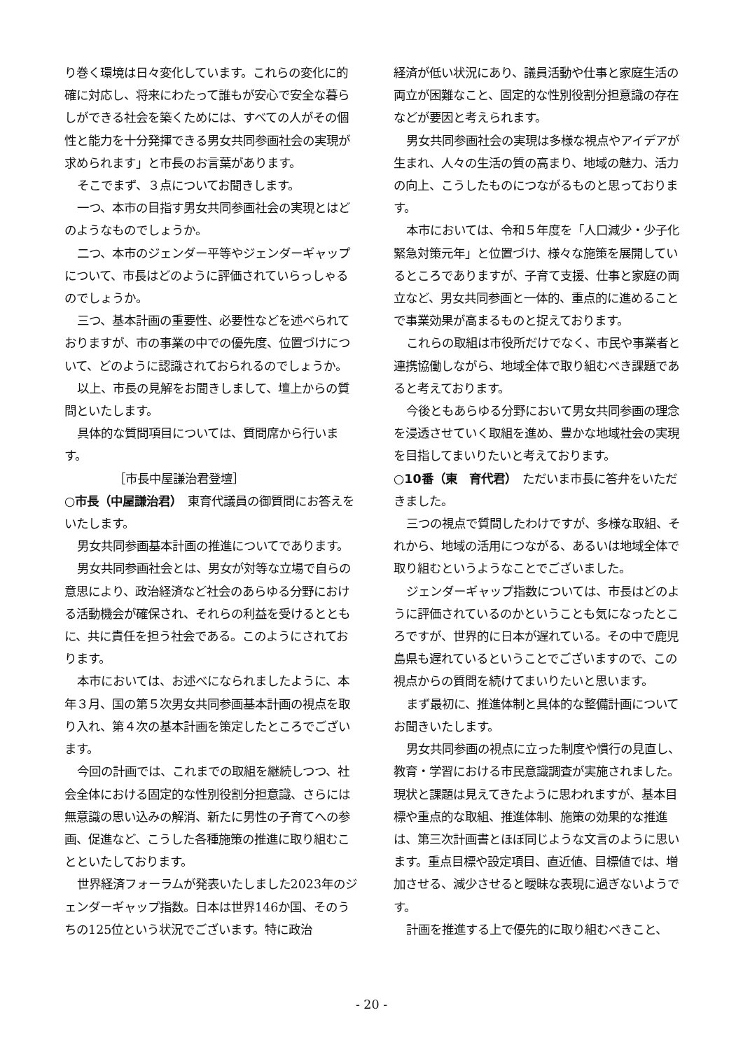り巻く環境は日々変化しています。これらの変化に的確に対応し、将来にわたって誰もが安心で安全な暮らしができる社会を築くためには、すべての人がその個性と能力を十分発揮できる男女共同参画社会の実現が求められます」と市長のお言葉があります。
そこでまず、３点についてお聞きします。
一つ、本市の目指す男女共同参画社会の実現とはどのようなものでしょうか。
二つ、本市のジェンダー平等やジェンダーギャップについて、市長はどのように評価されていらっしゃるのでしょうか。
三つ、基本計画の重要性、必要性などを述べられておりますが、市の事業の中での優先度、位置づけについて、どのように認識されておられるのでしょうか。
以上、市長の見解をお聞きしまして、壇上からの質問といたします。
具体的な質問項目については、質問席から行います。
［市長中屋謙治君登壇］
○市長（中屋謙治君）　東育代議員の御質問にお答えをいたします。
男女共同参画基本計画の推進についてであります。
男女共同参画社会とは、男女が対等な立場で自らの意思により、政治経済など社会のあらゆる分野における活動機会が確保され、それらの利益を受けるとともに、共に責任を担う社会である。このようにされております。
本市においては、お述べになられましたように、本年３月、国の第５次男女共同参画基本計画の視点を取り入れ、第４次の基本計画を策定したところでございます。
今回の計画では、これまでの取組を継続しつつ、社会全体における固定的な性別役割分担意識、さらには無意識の思い込みの解消、新たに男性の子育てへの参画、促進など、こうした各種施策の推進に取り組むことといたしております。
世界経済フォーラムが発表いたしました2023年のジェンダーギャップ指数。日本は世界146か国、そのうちの125位という状況でございます。特に政治
経済が低い状況にあり、議員活動や仕事と家庭生活の両立が困難なこと、固定的な性別役割分担意識の存在などが要因と考えられます。
男女共同参画社会の実現は多様な視点やアイデアが生まれ、人々の生活の質の高まり、地域の魅力、活力の向上、こうしたものにつながるものと思っております。
本市においては、令和５年度を「人口減少・少子化緊急対策元年」と位置づけ、様々な施策を展開しているところでありますが、子育て支援、仕事と家庭の両立など、男女共同参画と一体的、重点的に進めることで事業効果が高まるものと捉えております。
これらの取組は市役所だけでなく、市民や事業者と連携協働しながら、地域全体で取り組むべき課題であると考えております。
今後ともあらゆる分野において男女共同参画の理念を浸透させていく取組を進め、豊かな地域社会の実現を目指してまいりたいと考えております。
○10番（東　育代君）　ただいま市長に答弁をいただきました。
三つの視点で質問したわけですが、多様な取組、それから、地域の活用につながる、あるいは地域全体で取り組むというようなことでございました。
ジェンダーギャップ指数については、市長はどのように評価されているのかということも気になったところですが、世界的に日本が遅れている。その中で鹿児島県も遅れているということでございますので、この視点からの質問を続けてまいりたいと思います。
まず最初に、推進体制と具体的な整備計画についてお聞きいたします。
男女共同参画の視点に立った制度や慣行の見直し、教育・学習における市民意識調査が実施されました。現状と課題は見えてきたように思われますが、基本目標や重点的な取組、推進体制、施策の効果的な推進は、第三次計画書とほぼ同じような文言のように思います。重点目標や設定項目、直近値、目標値では、増加させる、減少させると曖昧な表現に過ぎないようです。
計画を推進する上で優先的に取り組むべきこと、
- 20 -